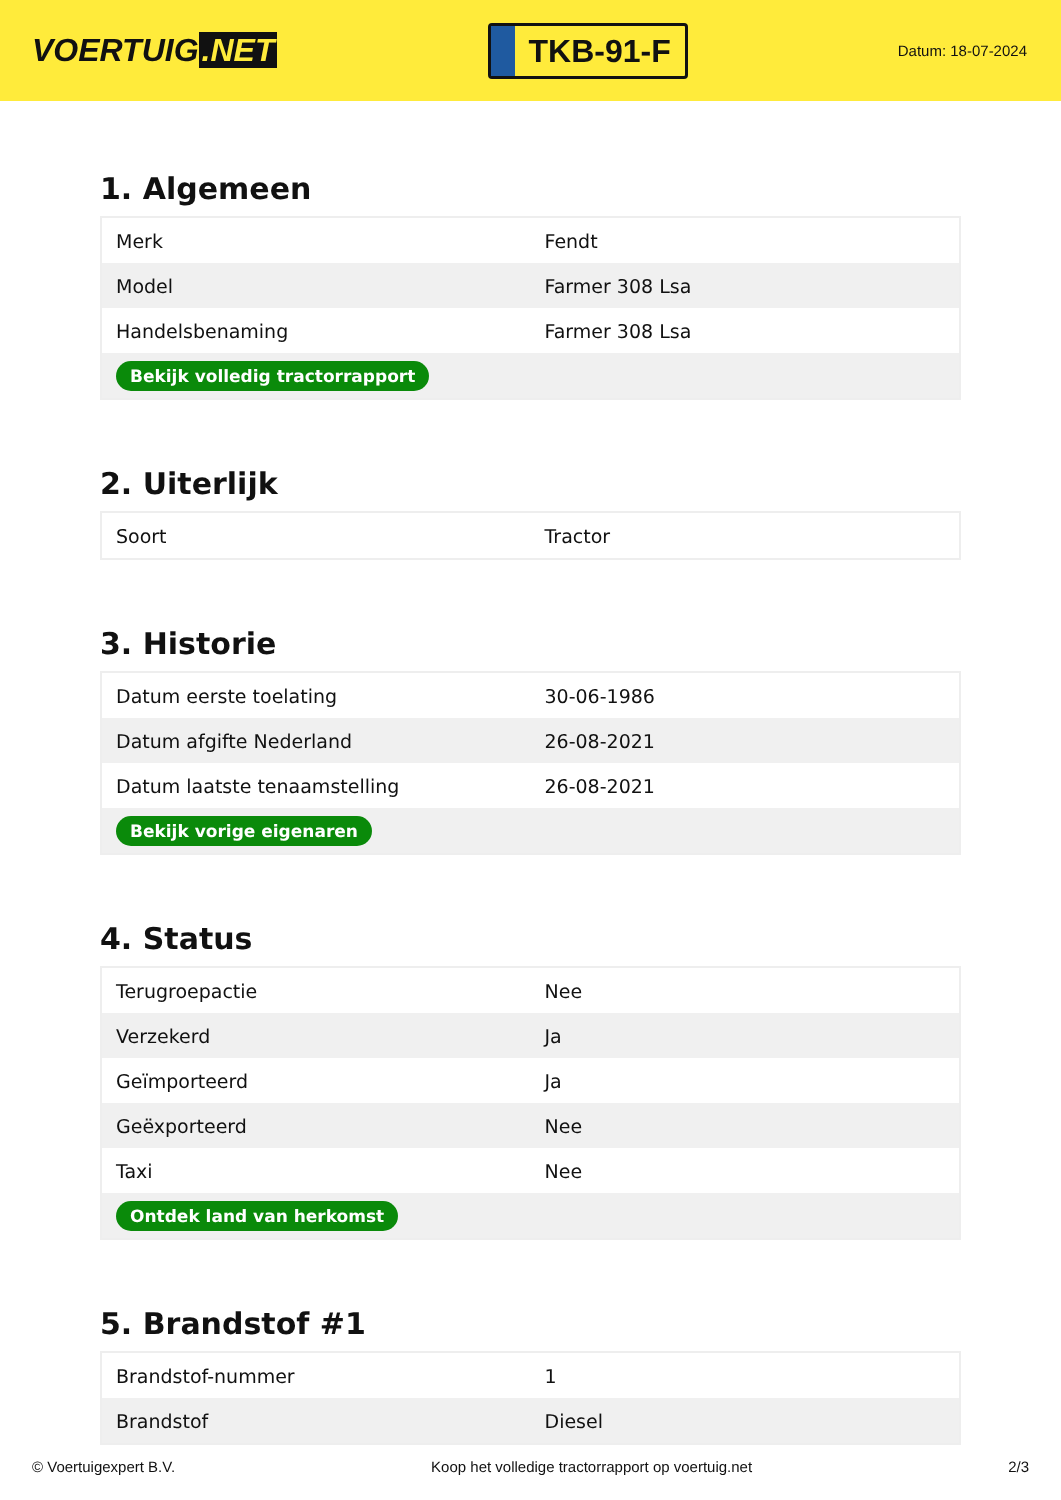VOERTUIG.NET
TKB-91-F
Datum: 18-07-2024
1. Algemeen
| Merk | Fendt |
| Model | Farmer 308 Lsa |
| Handelsbenaming | Farmer 308 Lsa |
| Bekijk volledig tractorrapport | |
2. Uiterlijk
| Soort | Tractor |
3. Historie
| Datum eerste toelating | 30-06-1986 |
| Datum afgifte Nederland | 26-08-2021 |
| Datum laatste tenaamstelling | 26-08-2021 |
| Bekijk vorige eigenaren | |
4. Status
| Terugroepactie | Nee |
| Verzekerd | Ja |
| Geïmporteerd | Ja |
| Geëxporteerd | Nee |
| Taxi | Nee |
| Ontdek land van herkomst | |
5. Brandstof #1
| Brandstof-nummer | 1 |
| Brandstof | Diesel |
© Voertuigexpert B.V. Koop het volledige tractorrapport op voertuig.net 2/3